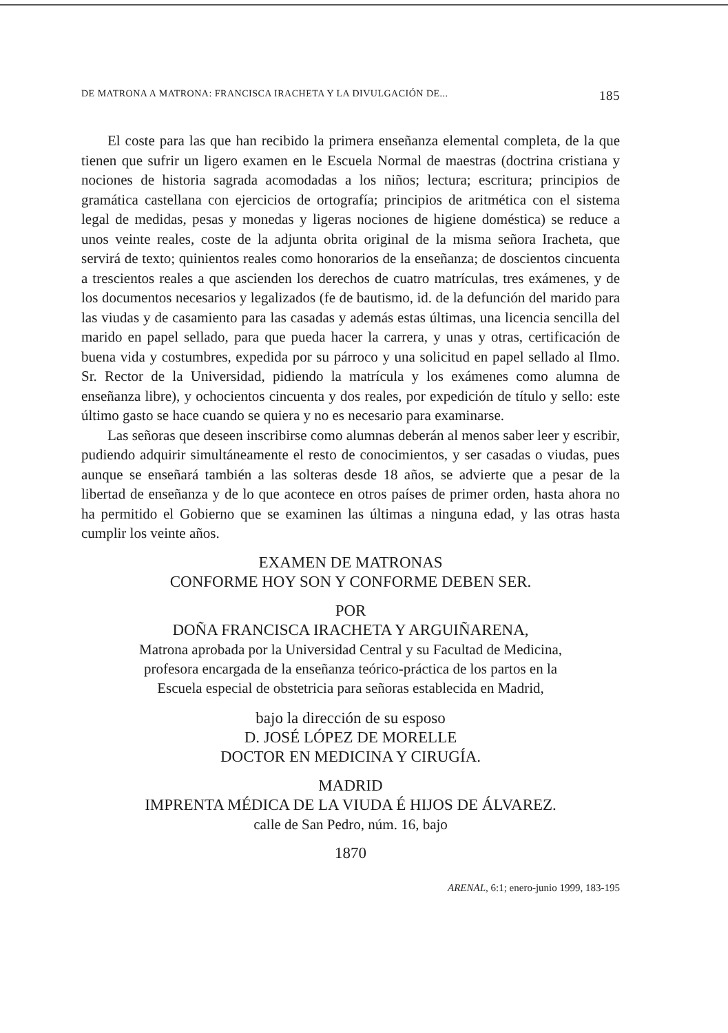DE MATRONA A MATRONA: FRANCISCA IRACHETA Y LA DIVULGACIÓN DE... 185
El coste para las que han recibido la primera enseñanza elemental completa, de la que tienen que sufrir un ligero examen en le Escuela Normal de maestras (doctrina cristiana y nociones de historia sagrada acomodadas a los niños; lectura; escritura; principios de gramática castellana con ejercicios de ortografía; principios de aritmética con el sistema legal de medidas, pesas y monedas y ligeras nociones de higiene doméstica) se reduce a unos veinte reales, coste de la adjunta obrita original de la misma señora Iracheta, que servirá de texto; quinientos reales como honorarios de la enseñanza; de doscientos cincuenta a trescientos reales a que ascienden los derechos de cuatro matrículas, tres exámenes, y de los documentos necesarios y legalizados (fe de bautismo, id. de la defunción del marido para las viudas y de casamiento para las casadas y además estas últimas, una licencia sencilla del marido en papel sellado, para que pueda hacer la carrera, y unas y otras, certificación de buena vida y costumbres, expedida por su párroco y una solicitud en papel sellado al Ilmo. Sr. Rector de la Universidad, pidiendo la matrícula y los exámenes como alumna de enseñanza libre), y ochocientos cincuenta y dos reales, por expedición de título y sello: este último gasto se hace cuando se quiera y no es necesario para examinarse.
Las señoras que deseen inscribirse como alumnas deberán al menos saber leer y escribir, pudiendo adquirir simultáneamente el resto de conocimientos, y ser casadas o viudas, pues aunque se enseñará también a las solteras desde 18 años, se advierte que a pesar de la libertad de enseñanza y de lo que acontece en otros países de primer orden, hasta ahora no ha permitido el Gobierno que se examinen las últimas a ninguna edad, y las otras hasta cumplir los veinte años.
EXAMEN DE MATRONAS
CONFORME HOY SON Y CONFORME DEBEN SER.
POR
DOÑA FRANCISCA IRACHETA Y ARGUIÑARENA,
Matrona aprobada por la Universidad Central y su Facultad de Medicina,
profesora encargada de la enseñanza teórico-práctica de los partos en la
Escuela especial de obstetricia para señoras establecida en Madrid,
bajo la dirección de su esposo
D. JOSÉ LÓPEZ DE MORELLE
DOCTOR EN MEDICINA Y CIRUGÍA.
MADRID
IMPRENTA MÉDICA DE LA VIUDA É HIJOS DE ÁLVAREZ.
calle de San Pedro, núm. 16, bajo
1870
ARENAL, 6:1; enero-junio 1999, 183-195